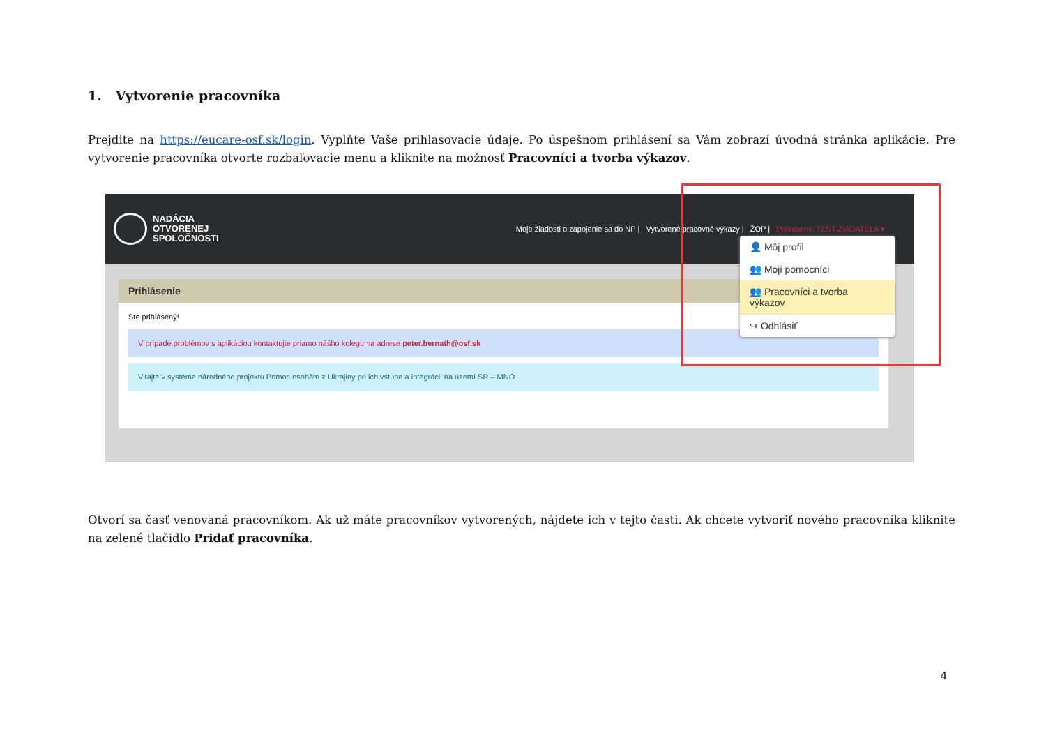1. Vytvorenie pracovníka
Prejdite na https://eucare-osf.sk/login. Vyplňte Vaše prihlasovacie údaje. Po úspešnom prihlásení sa Vám zobrazí úvodná stránka aplikácie. Pre vytvorenie pracovníka otvorte rozbaľovacie menu a kliknite na možnosť Pracovníci a tvorba výkazov.
NADÁCIA
OTVORENEJ
SPOLOČNOSTI
Moje žiadosti o zapojenie sa do NP | Vytvorené pracovné výkazy | ŽOP | Prihlásený: TEST ZIADATELA ▾
Prihlásenie
Ste prihlásený!
V prípade problémov s aplikáciou kontaktujte priamo nášho kolegu na adrese peter.bernath@osf.sk
Vitajte v systéme národného projektu Pomoc osobám z Ukrajiny pri ich vstupe a integrácii na území SR – MNO
👤 Môj profil
👥 Moji pomocníci
👥 Pracovníci a tvorba výkazov
↪ Odhlásiť
Otvorí sa časť venovaná pracovníkom. Ak už máte pracovníkov vytvorených, nájdete ich v tejto časti. Ak chcete vytvoriť nového pracovníka kliknite na zelené tlačidlo Pridať pracovníka.
4